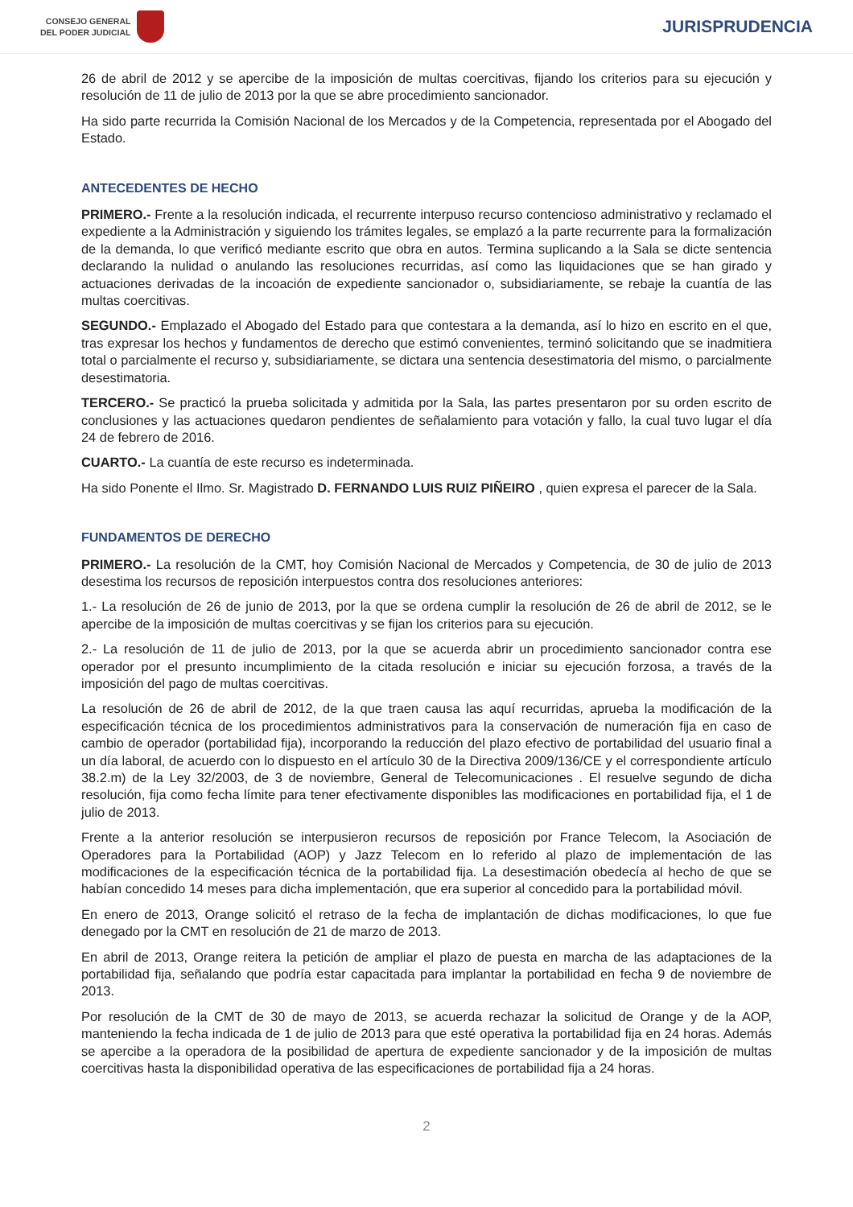CONSEJO GENERAL
DEL PODER JUDICIAL
JURISPRUDENCIA
26 de abril de 2012 y se apercibe de la imposición de multas coercitivas, fijando los criterios para su ejecución y resolución de 11 de julio de 2013 por la que se abre procedimiento sancionador.
Ha sido parte recurrida la Comisión Nacional de los Mercados y de la Competencia, representada por el Abogado del Estado.
ANTECEDENTES DE HECHO
PRIMERO.- Frente a la resolución indicada, el recurrente interpuso recurso contencioso administrativo y reclamado el expediente a la Administración y siguiendo los trámites legales, se emplazó a la parte recurrente para la formalización de la demanda, lo que verificó mediante escrito que obra en autos. Termina suplicando a la Sala se dicte sentencia declarando la nulidad o anulando las resoluciones recurridas, así como las liquidaciones que se han girado y actuaciones derivadas de la incoación de expediente sancionador o, subsidiariamente, se rebaje la cuantía de las multas coercitivas.
SEGUNDO.- Emplazado el Abogado del Estado para que contestara a la demanda, así lo hizo en escrito en el que, tras expresar los hechos y fundamentos de derecho que estimó convenientes, terminó solicitando que se inadmitiera total o parcialmente el recurso y, subsidiariamente, se dictara una sentencia desestimatoria del mismo, o parcialmente desestimatoria.
TERCERO.- Se practicó la prueba solicitada y admitida por la Sala, las partes presentaron por su orden escrito de conclusiones y las actuaciones quedaron pendientes de señalamiento para votación y fallo, la cual tuvo lugar el día 24 de febrero de 2016.
CUARTO.- La cuantía de este recurso es indeterminada.
Ha sido Ponente el Ilmo. Sr. Magistrado D. FERNANDO LUIS RUIZ PIÑEIRO , quien expresa el parecer de la Sala.
FUNDAMENTOS DE DERECHO
PRIMERO.- La resolución de la CMT, hoy Comisión Nacional de Mercados y Competencia, de 30 de julio de 2013 desestima los recursos de reposición interpuestos contra dos resoluciones anteriores:
1.- La resolución de 26 de junio de 2013, por la que se ordena cumplir la resolución de 26 de abril de 2012, se le apercibe de la imposición de multas coercitivas y se fijan los criterios para su ejecución.
2.- La resolución de 11 de julio de 2013, por la que se acuerda abrir un procedimiento sancionador contra ese operador por el presunto incumplimiento de la citada resolución e iniciar su ejecución forzosa, a través de la imposición del pago de multas coercitivas.
La resolución de 26 de abril de 2012, de la que traen causa las aquí recurridas, aprueba la modificación de la especificación técnica de los procedimientos administrativos para la conservación de numeración fija en caso de cambio de operador (portabilidad fija), incorporando la reducción del plazo efectivo de portabilidad del usuario final a un día laboral, de acuerdo con lo dispuesto en el artículo 30 de la Directiva 2009/136/CE y el correspondiente artículo 38.2.m) de la Ley 32/2003, de 3 de noviembre, General de Telecomunicaciones . El resuelve segundo de dicha resolución, fija como fecha límite para tener efectivamente disponibles las modificaciones en portabilidad fija, el 1 de julio de 2013.
Frente a la anterior resolución se interpusieron recursos de reposición por France Telecom, la Asociación de Operadores para la Portabilidad (AOP) y Jazz Telecom en lo referido al plazo de implementación de las modificaciones de la especificación técnica de la portabilidad fija. La desestimación obedecía al hecho de que se habían concedido 14 meses para dicha implementación, que era superior al concedido para la portabilidad móvil.
En enero de 2013, Orange solicitó el retraso de la fecha de implantación de dichas modificaciones, lo que fue denegado por la CMT en resolución de 21 de marzo de 2013.
En abril de 2013, Orange reitera la petición de ampliar el plazo de puesta en marcha de las adaptaciones de la portabilidad fija, señalando que podría estar capacitada para implantar la portabilidad en fecha 9 de noviembre de 2013.
Por resolución de la CMT de 30 de mayo de 2013, se acuerda rechazar la solicitud de Orange y de la AOP, manteniendo la fecha indicada de 1 de julio de 2013 para que esté operativa la portabilidad fija en 24 horas. Además se apercibe a la operadora de la posibilidad de apertura de expediente sancionador y de la imposición de multas coercitivas hasta la disponibilidad operativa de las especificaciones de portabilidad fija a 24 horas.
2